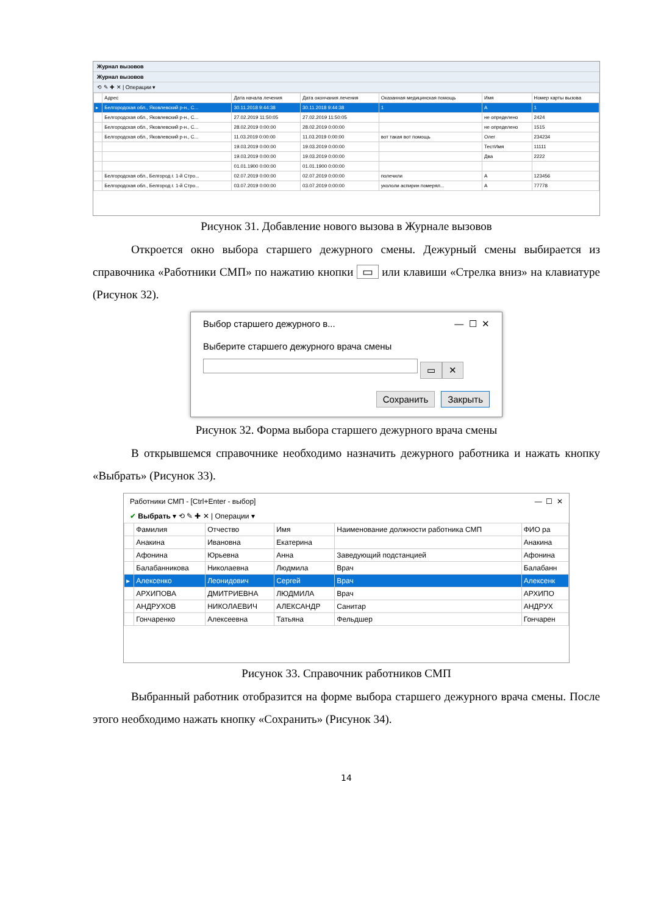Журнал вызовов
Журнал вызовов
⟲ ✎ ✚ ✕ | Операции ▾
| | Адрес | Дата начала лечения | Дата окончания лечения | Оказанная медицинская помощь | Имя | Номер карты вызова |
| --- | --- | --- | --- | --- | --- | --- |
| ▸ | Белгородская обл., Яковлевский р-н., С... | 30.11.2018 9:44:38 | 30.11.2018 9:44:38 | 1 | А | 1 |
| | Белгородская обл., Яковлевский р-н., С... | 27.02.2019 11:50:05 | 27.02.2019 11:50:05 | | не определено | 2424 |
| | Белгородская обл., Яковлевский р-н., С... | 28.02.2019 0:00:00 | 28.02.2019 0:00:00 | | не определено | 1515 |
| | Белгородская обл., Яковлевский р-н., С... | 11.03.2019 0:00:00 | 11.03.2019 0:00:00 | вот такая вот помощь | Олег | 234234 |
| | | 19.03.2019 0:00:00 | 19.03.2019 0:00:00 | | ТестИмя | 11111 |
| | | 19.03.2019 0:00:00 | 19.03.2019 0:00:00 | | Два | 2222 |
| | | 01.01.1900 0:00:00 | 01.01.1900 0:00:00 | | | |
| | Белгородская обл., Белгород г. 1-й Стро... | 02.07.2019 0:00:00 | 02.07.2019 0:00:00 | полечили | А | 123456 |
| | Белгородская обл., Белгород г. 1-й Стро... | 03.07.2019 0:00:00 | 03.07.2019 0:00:00 | укололи аспирин померял... | А | 77778 |
Рисунок 31. Добавление нового вызова в Журнале вызовов
Откроется окно выбора старшего дежурного смены. Дежурный смены выбирается из справочника «Работники СМП» по нажатию кнопки ▭ или клавиши «Стрелка вниз» на клавиатуре (Рисунок 32).
Выбор старшего дежурного в... — ☐ ✕
Выберите старшего дежурного врача смены
▭ ✕
Сохранить Закрыть
Рисунок 32. Форма выбора старшего дежурного врача смены
В открывшемся справочнике необходимо назначить дежурного работника и нажать кнопку «Выбрать» (Рисунок 33).
Работники СМП - [Ctrl+Enter - выбор] — ☐ ✕
✔ Выбрать ▾ ⟲ ✎ ✚ ✕ | Операции ▾
| | Фамилия | Отчество | Имя | Наименование должности работника СМП | ФИО ра |
| --- | --- | --- | --- | --- | --- |
| | Анакина | Ивановна | Екатерина | | Анакина |
| | Афонина | Юрьевна | Анна | Заведующий подстанцией | Афонина |
| | Балабанникова | Николаевна | Людмила | Врач | Балабанн |
| ▸ | Алексенко | Леонидович | Сергей | Врач | Алексенк |
| | АРХИПОВА | ДМИТРИЕВНА | ЛЮДМИЛА | Врач | АРХИПО |
| | АНДРУХОВ | НИКОЛАЕВИЧ | АЛЕКСАНДР | Санитар | АНДРУХ |
| | Гончаренко | Алексеевна | Татьяна | Фельдшер | Гончарен |
Рисунок 33. Справочник работников СМП
Выбранный работник отобразится на форме выбора старшего дежурного врача смены. После этого необходимо нажать кнопку «Сохранить» (Рисунок 34).
14